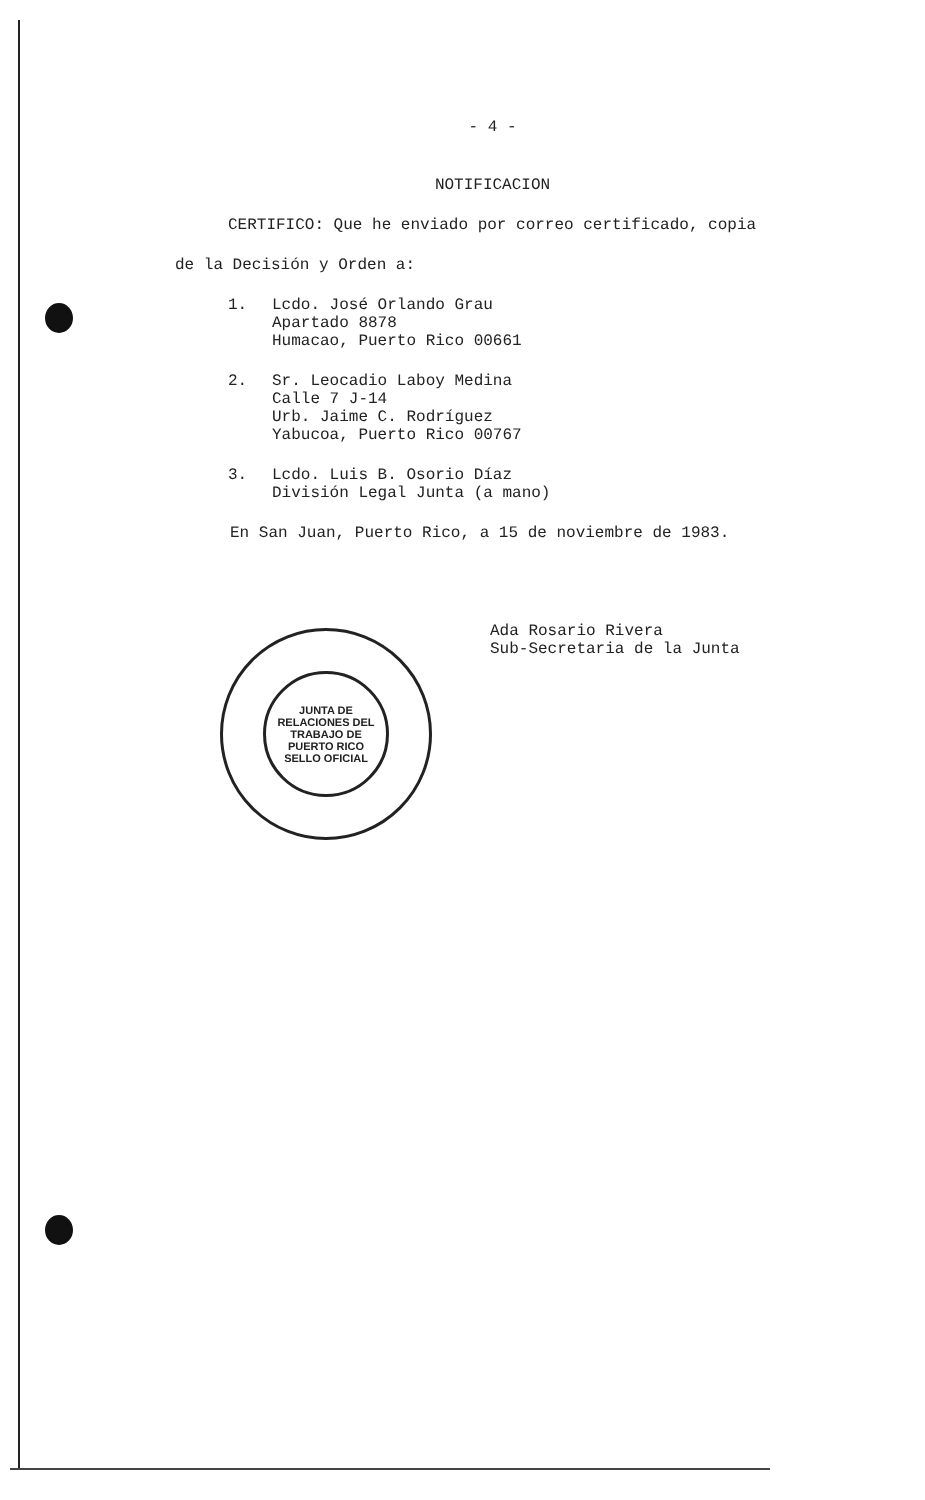- 4 -
NOTIFICACION
CERTIFICO: Que he enviado por correo certificado, copia
de la Decisión y Orden a:
1. Lcdo. José Orlando Grau
Apartado 8878
Humacao, Puerto Rico 00661
2. Sr. Leocadio Laboy Medina
Calle 7 J-14
Urb. Jaime C. Rodríguez
Yabucoa, Puerto Rico 00767
3. Lcdo. Luis B. Osorio Díaz
División Legal Junta (a mano)
En San Juan, Puerto Rico, a 15 de noviembre de 1983.
Ada Rosario Rivera
Sub-Secretaria de la Junta
JUNTA DE RELACIONES DEL TRABAJO DE PUERTO RICO
SELLO OFICIAL